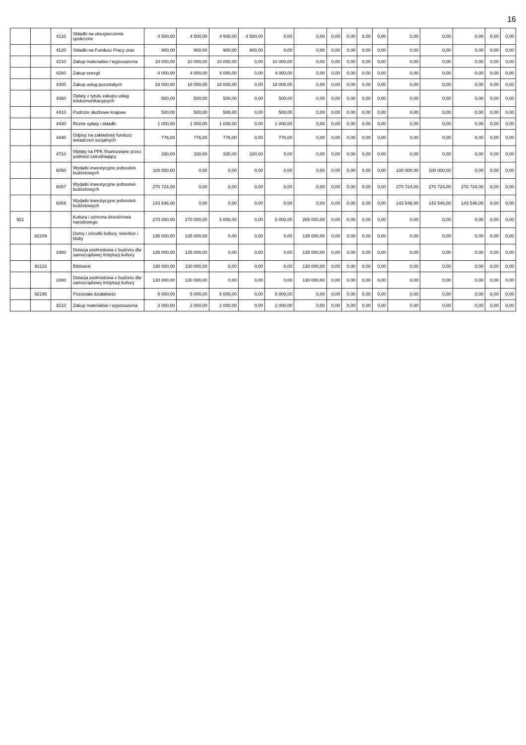16
| | | 4110 | Składki na ubezpieczenia społeczne | 4 500,00 | 4 500,00 | 4 500,00 | 4 500,00 | 0,00 | 0,00 | 0,00 | 0,00 | 0,00 | 0,00 | 0,00 | 0,00 | 0,00 | 0,00 | 0,00 |
| | | 4120 | Składki na Fundusz Pracy oraz | 900,00 | 900,00 | 900,00 | 900,00 | 0,00 | 0,00 | 0,00 | 0,00 | 0,00 | 0,00 | 0,00 | 0,00 | 0,00 | 0,00 | 0,00 |
| | | 4210 | Zakup materiałów i wyposażenia | 10 000,00 | 10 000,00 | 10 000,00 | 0,00 | 10 000,00 | 0,00 | 0,00 | 0,00 | 0,00 | 0,00 | 0,00 | 0,00 | 0,00 | 0,00 | 0,00 |
| | | 4260 | Zakup energii | 4 000,00 | 4 000,00 | 4 000,00 | 0,00 | 4 000,00 | 0,00 | 0,00 | 0,00 | 0,00 | 0,00 | 0,00 | 0,00 | 0,00 | 0,00 | 0,00 |
| | | 4300 | Zakup usług pozostałych | 18 000,00 | 18 000,00 | 18 000,00 | 0,00 | 18 000,00 | 0,00 | 0,00 | 0,00 | 0,00 | 0,00 | 0,00 | 0,00 | 0,00 | 0,00 | 0,00 |
| | | 4360 | Opłaty z tytułu zakupu usług telekomunikacyjnych | 500,00 | 500,00 | 500,00 | 0,00 | 500,00 | 0,00 | 0,00 | 0,00 | 0,00 | 0,00 | 0,00 | 0,00 | 0,00 | 0,00 | 0,00 |
| | | 4410 | Podróże służbowe krajowe | 500,00 | 500,00 | 500,00 | 0,00 | 500,00 | 0,00 | 0,00 | 0,00 | 0,00 | 0,00 | 0,00 | 0,00 | 0,00 | 0,00 | 0,00 |
| | | 4430 | Różne opłaty i składki | 1 000,00 | 1 000,00 | 1 000,00 | 0,00 | 1 000,00 | 0,00 | 0,00 | 0,00 | 0,00 | 0,00 | 0,00 | 0,00 | 0,00 | 0,00 | 0,00 |
| | | 4440 | Odpisy na zakładowy fundusz świadczeń socjalnych | 776,00 | 776,00 | 776,00 | 0,00 | 776,00 | 0,00 | 0,00 | 0,00 | 0,00 | 0,00 | 0,00 | 0,00 | 0,00 | 0,00 | 0,00 |
| | | 4710 | Wpłaty na PPK finansowane przez podmiot zatrudniający | 330,00 | 330,00 | 330,00 | 330,00 | 0,00 | 0,00 | 0,00 | 0,00 | 0,00 | 0,00 | 0,00 | 0,00 | 0,00 | 0,00 | 0,00 |
| | | 6050 | Wydatki inwestycyjne jednostek budżetowych | 100 000,00 | 0,00 | 0,00 | 0,00 | 0,00 | 0,00 | 0,00 | 0,00 | 0,00 | 0,00 | 100 000,00 | 100 000,00 | 0,00 | 0,00 | 0,00 |
| | | 6057 | Wydatki inwestycyjne jednostek budżetowych | 270 724,00 | 0,00 | 0,00 | 0,00 | 0,00 | 0,00 | 0,00 | 0,00 | 0,00 | 0,00 | 270 724,00 | 270 724,00 | 270 724,00 | 0,00 | 0,00 |
| | | 6059 | Wydatki inwestycyjne jednostek budżetowych | 143 546,00 | 0,00 | 0,00 | 0,00 | 0,00 | 0,00 | 0,00 | 0,00 | 0,00 | 0,00 | 143 546,00 | 143 546,00 | 143 546,00 | 0,00 | 0,00 |
| 921 | | | Kultura i ochrona dziedzictwa narodowego | 270 000,00 | 270 000,00 | 5 000,00 | 0,00 | 5 000,00 | 265 000,00 | 0,00 | 0,00 | 0,00 | 0,00 | 0,00 | 0,00 | 0,00 | 0,00 | 0,00 |
| | 92109 | | Domy i ośrodki kultury, świetlice i kluby | 135 000,00 | 135 000,00 | 0,00 | 0,00 | 0,00 | 135 000,00 | 0,00 | 0,00 | 0,00 | 0,00 | 0,00 | 0,00 | 0,00 | 0,00 | 0,00 |
| | | 2480 | Dotacja podmiotowa z budżetu dla samorządowej instytucji kultury | 135 000,00 | 135 000,00 | 0,00 | 0,00 | 0,00 | 135 000,00 | 0,00 | 0,00 | 0,00 | 0,00 | 0,00 | 0,00 | 0,00 | 0,00 | 0,00 |
| | 92116 | | Biblioteki | 130 000,00 | 130 000,00 | 0,00 | 0,00 | 0,00 | 130 000,00 | 0,00 | 0,00 | 0,00 | 0,00 | 0,00 | 0,00 | 0,00 | 0,00 | 0,00 |
| | | 2480 | Dotacja podmiotowa z budżetu dla samorządowej instytucji kultury | 130 000,00 | 130 000,00 | 0,00 | 0,00 | 0,00 | 130 000,00 | 0,00 | 0,00 | 0,00 | 0,00 | 0,00 | 0,00 | 0,00 | 0,00 | 0,00 |
| | 92195 | | Pozostała działalność | 5 000,00 | 5 000,00 | 5 000,00 | 0,00 | 5 000,00 | 0,00 | 0,00 | 0,00 | 0,00 | 0,00 | 0,00 | 0,00 | 0,00 | 0,00 | 0,00 |
| | | 4210 | Zakup materiałów i wyposażenia | 2 000,00 | 2 000,00 | 2 000,00 | 0,00 | 2 000,00 | 0,00 | 0,00 | 0,00 | 0,00 | 0,00 | 0,00 | 0,00 | 0,00 | 0,00 | 0,00 |